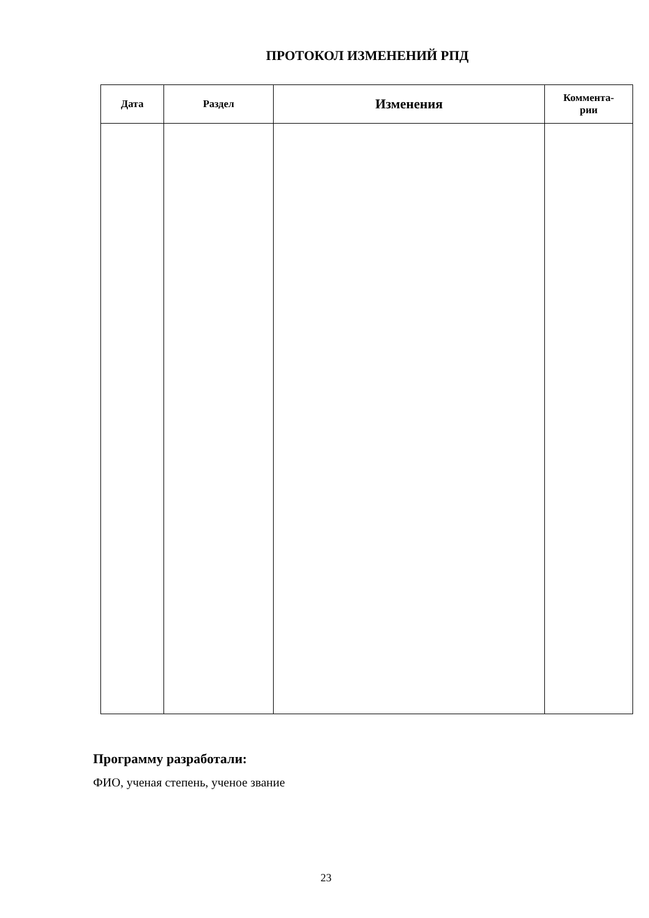ПРОТОКОЛ ИЗМЕНЕНИЙ РПД
| Дата | Раздел | Изменения | Коммента- рии |
| --- | --- | --- | --- |
Программу разработали:
ФИО, ученая степень, ученое звание
23